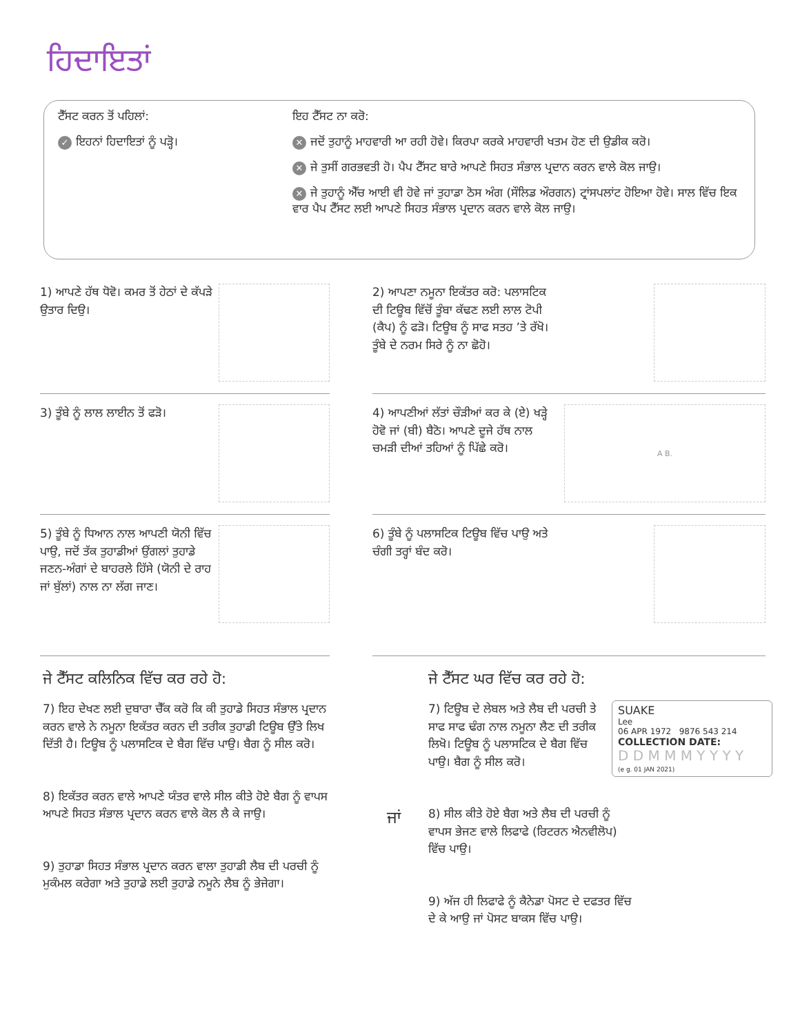ਹਿਦਾਇਤਾਂ
ਟੈੱਸਟ ਕਰਨ ਤੋਂ ਪਹਿਲਾਂ:
✓ ਇਹਨਾਂ ਹਿਦਾਇਤਾਂ ਨੂੰ ਪੜ੍ਹੋ।
ਇਹ ਟੈੱਸਟ ਨਾ ਕਰੋ:
✕ ਜਦੋਂ ਤੁਹਾਨੂੰ ਮਾਹਵਾਰੀ ਆ ਰਹੀ ਹੋਵੇ। ਕਿਰਪਾ ਕਰਕੇ ਮਾਹਵਾਰੀ ਖਤਮ ਹੋਣ ਦੀ ਉਡੀਕ ਕਰੋ।
✕ ਜੇ ਤੁਸੀਂ ਗਰਭਵਤੀ ਹੋ। ਪੈਪ ਟੈੱਸਟ ਬਾਰੇ ਆਪਣੇ ਸਿਹਤ ਸੰਭਾਲ ਪ੍ਰਦਾਨ ਕਰਨ ਵਾਲੇ ਕੋਲ ਜਾਉ।
✕ ਜੇ ਤੁਹਾਨੂੰ ਐੱਚ ਆਈ ਵੀ ਹੋਵੇ ਜਾਂ ਤੁਹਾਡਾ ਠੋਸ ਅੰਗ (ਸੌਲਿਡ ਔਰਗਨ) ਟ੍ਰਾਂਸਪਲਾਂਟ ਹੋਇਆ ਹੋਵੇ। ਸਾਲ ਵਿੱਚ ਇਕ ਵਾਰ ਪੈਪ ਟੈੱਸਟ ਲਈ ਆਪਣੇ ਸਿਹਤ ਸੰਭਾਲ ਪ੍ਰਦਾਨ ਕਰਨ ਵਾਲੇ ਕੋਲ ਜਾਉ।
1) ਆਪਣੇ ਹੱਥ ਧੋਵੋ। ਕਮਰ ਤੋਂ ਹੇਠਾਂ ਦੇ ਕੱਪੜੇ ਉਤਾਰ ਦਿਉ।
2) ਆਪਣਾ ਨਮੂਨਾ ਇਕੱਤਰ ਕਰੋ: ਪਲਾਸਟਿਕ ਦੀ ਟਿਊਬ ਵਿੱਚੋਂ ਤੂੰਬਾ ਕੱਢਣ ਲਈ ਲਾਲ ਟੋਪੀ (ਕੈਪ) ਨੂੰ ਫੜੋ। ਟਿਊਬ ਨੂੰ ਸਾਫ ਸਤਹ ’ਤੇ ਰੱਖੋ। ਤੂੰਬੇ ਦੇ ਨਰਮ ਸਿਰੇ ਨੂੰ ਨਾ ਛੋਹੋ।
3) ਤੂੰਬੇ ਨੂੰ ਲਾਲ ਲਾਈਨ ਤੋਂ ਫੜੋ।
4) ਆਪਣੀਆਂ ਲੱਤਾਂ ਚੌੜੀਆਂ ਕਰ ਕੇ (ਏ) ਖੜ੍ਹੇ ਹੋਵੋ ਜਾਂ (ਬੀ) ਬੈਠੋ। ਆਪਣੇ ਦੂਜੇ ਹੱਥ ਨਾਲ ਚਮੜੀ ਦੀਆਂ ਤਹਿਆਂ ਨੂੰ ਪਿੱਛੇ ਕਰੋ।
A B.
5) ਤੂੰਬੇ ਨੂੰ ਧਿਆਨ ਨਾਲ ਆਪਣੀ ਯੋਨੀ ਵਿੱਚ ਪਾਉ, ਜਦੋਂ ਤੱਕ ਤੁਹਾਡੀਆਂ ਉਂਗਲਾਂ ਤੁਹਾਡੇ ਜਣਨ-ਅੰਗਾਂ ਦੇ ਬਾਹਰਲੇ ਹਿੱਸੇ (ਯੋਨੀ ਦੇ ਰਾਹ ਜਾਂ ਬੁੱਲਾਂ) ਨਾਲ ਨਾ ਲੱਗ ਜਾਣ।
6) ਤੂੰਬੇ ਨੂੰ ਪਲਾਸਟਿਕ ਟਿਊਬ ਵਿੱਚ ਪਾਉ ਅਤੇ ਚੰਗੀ ਤਰ੍ਹਾਂ ਬੰਦ ਕਰੋ।
ਜੇ ਟੈੱਸਟ ਕਲਿਨਿਕ ਵਿੱਚ ਕਰ ਰਹੇ ਹੋ:
7) ਇਹ ਦੇਖਣ ਲਈ ਦੁਬਾਰਾ ਚੈੱਕ ਕਰੋ ਕਿ ਕੀ ਤੁਹਾਡੇ ਸਿਹਤ ਸੰਭਾਲ ਪ੍ਰਦਾਨ ਕਰਨ ਵਾਲੇ ਨੇ ਨਮੂਨਾ ਇਕੱਤਰ ਕਰਨ ਦੀ ਤਰੀਕ ਤੁਹਾਡੀ ਟਿਊਬ ਉੱਤੇ ਲਿਖ ਦਿੱਤੀ ਹੈ। ਟਿਊਬ ਨੂੰ ਪਲਾਸਟਿਕ ਦੇ ਬੈਗ ਵਿੱਚ ਪਾਉ। ਬੈਗ ਨੂੰ ਸੀਲ ਕਰੋ।
8) ਇਕੱਤਰ ਕਰਨ ਵਾਲੇ ਆਪਣੇ ਯੰਤਰ ਵਾਲੇ ਸੀਲ ਕੀਤੇ ਹੋਏ ਬੈਗ ਨੂੰ ਵਾਪਸ ਆਪਣੇ ਸਿਹਤ ਸੰਭਾਲ ਪ੍ਰਦਾਨ ਕਰਨ ਵਾਲੇ ਕੋਲ ਲੈ ਕੇ ਜਾਉ।
9) ਤੁਹਾਡਾ ਸਿਹਤ ਸੰਭਾਲ ਪ੍ਰਦਾਨ ਕਰਨ ਵਾਲਾ ਤੁਹਾਡੀ ਲੈਬ ਦੀ ਪਰਚੀ ਨੂੰ ਮੁਕੰਮਲ ਕਰੇਗਾ ਅਤੇ ਤੁਹਾਡੇ ਲਈ ਤੁਹਾਡੇ ਨਮੂਨੇ ਲੈਬ ਨੂੰ ਭੇਜੇਗਾ।
ਜਾਂ
ਜੇ ਟੈੱਸਟ ਘਰ ਵਿੱਚ ਕਰ ਰਹੇ ਹੋ:
SUAKE
Lee
06 APR 1972 9876 543 214
COLLECTION DATE:
D D M M M Y Y Y Y
(e g. 01 JAN 2021)
7) ਟਿਊਬ ਦੇ ਲੇਬਲ ਅਤੇ ਲੈਬ ਦੀ ਪਰਚੀ ਤੇ ਸਾਫ ਸਾਫ ਢੰਗ ਨਾਲ ਨਮੂਨਾ ਲੈਣ ਦੀ ਤਰੀਕ ਲਿਖੋ। ਟਿਊਬ ਨੂੰ ਪਲਾਸਟਿਕ ਦੇ ਬੈਗ ਵਿੱਚ ਪਾਉ। ਬੈਗ ਨੂੰ ਸੀਲ ਕਰੋ।
8) ਸੀਲ ਕੀਤੇ ਹੋਏ ਬੈਗ ਅਤੇ ਲੈਬ ਦੀ ਪਰਚੀ ਨੂੰ ਵਾਪਸ ਭੇਜਣ ਵਾਲੇ ਲਿਫਾਫੇ (ਰਿਟਰਨ ਐਨਵੀਲੋਪ) ਵਿੱਚ ਪਾਉ।
9) ਅੱਜ ਹੀ ਲਿਫਾਫੇ ਨੂੰ ਕੈਨੇਡਾ ਪੋਸਟ ਦੇ ਦਫਤਰ ਵਿੱਚ ਦੇ ਕੇ ਆਉ ਜਾਂ ਪੋਸਟ ਬਾਕਸ ਵਿੱਚ ਪਾਉ।